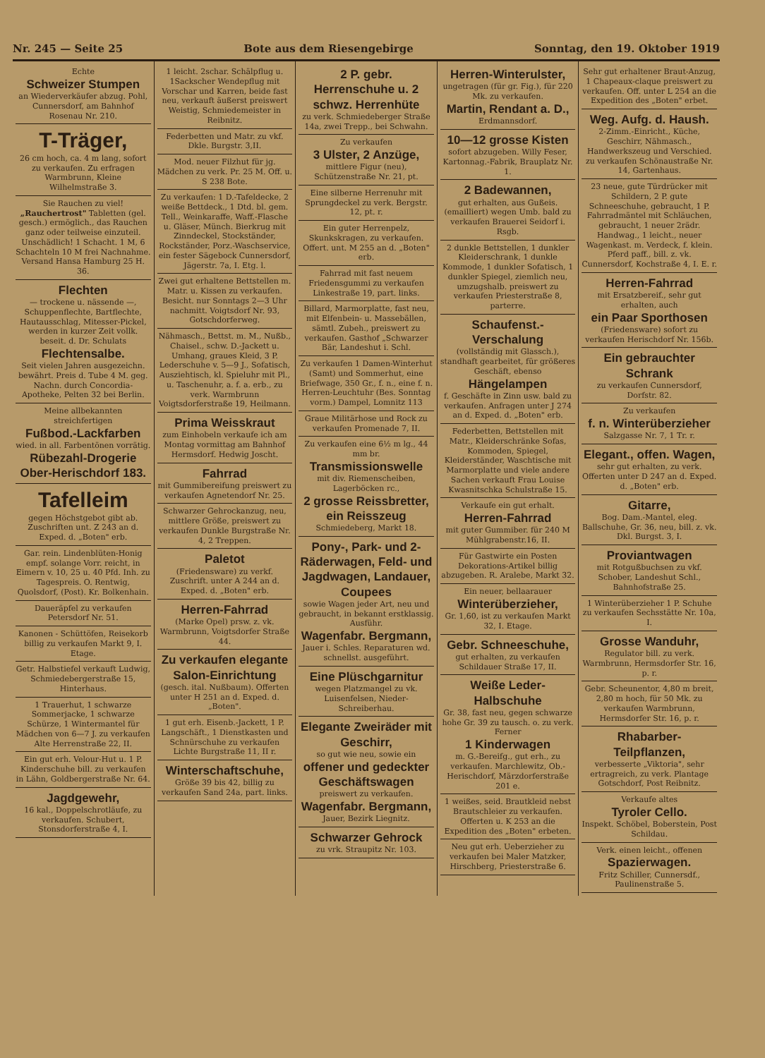Nr. 245 — Seite 25 Bote aus dem Riesengebirge Sonntag, den 19. Oktober 1919
Echte
Schweizer Stumpen
an Wiederverkäufer abzug. Pohl, Cunnersdorf, am Bahnhof Rosenau Nr. 210.
T-Träger,
26 cm hoch, ca. 4 m lang, sofort zu verkaufen. Zu erfragen Warmbrunn, Kleine Wilhelmstraße 3.
Sie Rauchen zu viel! „Rauchertrost" Tabletten (gel. gesch.) ermöglich., das Rauchen ganz oder teilweise einzuteil. Unschädlich! 1 Schacht. 1 M, 6 Schachteln 10 M frei Nachnahme. Versand Hansa Hamburg 25 H. 36.
Flechten
— trockene u. nässende —, Schuppenflechte, Bartflechte, Hautausschlag, Mitesser-Pickel, werden in kurzer Zeit vollk. beseit. d. Dr. Schulats
Flechtensalbe.
Seit vielen Jahren ausgezeichn. bewährt. Preis d. Tube 4 M. geg. Nachn. durch Concordia-Apotheke, Pelten 32 bei Berlin.
Meine allbekannten streichfertigen
Fußbod.-Lackfarben
wied. in all. Farbentönen vorrätig.
Rübezahl-Drogerie Ober-Herischdorf 183.
Tafelleim
gegen Höchstgebot gibt ab. Zuschriften unt. Z 243 an d. Exped. d. „Boten" erb.
Gar. rein. Lindenblüten-Honig empf. solange Vorr. reicht, in Eimern v. 10, 25 u. 40 Pfd. Inh. zu Tagespreis. O. Rentwig, Quolsdorf, (Post). Kr. Bolkenhain.
Daueräpfel zu verkaufen Petersdorf Nr. 51.
Kanonen - Schüttöfen, Reisekorb billig zu verkaufen Markt 9, I. Etage.
Getr. Halbstiefel verkauft Ludwig, Schmiedebergerstraße 15, Hinterhaus.
1 Trauerhut, 1 schwarze Sommerjacke, 1 schwarze Schürze, 1 Wintermantel für Mädchen von 6—7 J. zu verkaufen Alte Herrenstraße 22, II.
Ein gut erh. Velour-Hut u. 1 P. Kinderschuhe bill. zu verkaufen in Lähn, Goldbergerstraße Nr. 64.
Jagdgewehr,
16 kal., Doppelschrotläufe, zu verkaufen. Schubert, Stonsdorferstraße 4, I.
1 leicht. 2schar. Schälpflug u. 1Sackscher Wendepflug mit Vorschar und Karren, beide fast neu, verkauft äußerst preiswert Weistig, Schmiedemeister in Reibnitz.
Federbetten und Matr. zu vkf. Dkle. Burgstr. 3,II.
Mod. neuer Filzhut für jg. Mädchen zu verk. Pr. 25 M. Off. u. S 238 Bote.
Zu verkaufen: 1 D.-Tafeldecke, 2 weiße Bettdeck., 1 Dtd. bl. gem. Tell., Weinkaraffe, Waff.-Flasche u. Gläser, Münch. Bierkrug mit Zinndeckel, Stockständer, Rockständer, Porz.-Waschservice, ein fester Sägebock Cunnersdorf, Jägerstr. 7a, I. Etg. l.
Zwei gut erhaltene Bettstellen m. Matr. u. Kissen zu verkaufen. Besicht. nur Sonntags 2—3 Uhr nachmitt. Voigtsdorf Nr. 93, Gotschdorferweg.
Nähmasch., Bettst. m. M., Nußb., Chaisel., schw. D.-Jackett u. Umhang, graues Kleid, 3 P. Lederschuhe v. 5—9 J., Sofatisch, Ausziehtisch, kl. Spieluhr mit Pl., u. Taschenuhr, a. f. a. erb., zu verk. Warmbrunn Voigtsdorferstraße 19, Heilmann.
Prima Weisskraut
zum Einhobeln verkaufe ich am Montag vormittag am Bahnhof Hermsdorf. Hedwig Joscht.
Fahrrad
mit Gummibereifung preiswert zu verkaufen Agnetendorf Nr. 25.
Schwarzer Gehrockanzug, neu, mittlere Größe, preiswert zu verkaufen Dunkle Burgstraße Nr. 4, 2 Treppen.
Paletot
(Friedensware) zu verkf. Zuschrift. unter A 244 an d. Exped. d. „Boten" erb.
Herren-Fahrrad
(Marke Opel) prsw. z. vk. Warmbrunn, Voigtsdorfer Straße 44.
Zu verkaufen elegante Salon-Einrichtung
(gesch. ital. Nußbaum). Offerten unter H 251 an d. Exped. d. „Boten".
1 gut erh. Eisenb.-Jackett, 1 P. Langschäft., 1 Dienstkasten und Schnürschuhe zu verkaufen Lichte Burgstraße 11, II r.
Winterschaftschuhe,
Größe 39 bis 42, billig zu verkaufen Sand 24a, part. links.
2 P. gebr. Herrenschuhe u. 2 schwz. Herrenhüte
zu verk. Schmiedeberger Straße 14a, zwei Trepp., bei Schwahn.
Zu verkaufen
3 Ulster, 2 Anzüge,
mittlere Figur (neu), Schützenstraße Nr. 21, pt.
Eine silberne Herrenuhr mit Sprungdeckel zu verk. Bergstr. 12, pt. r.
Ein guter Herrenpelz, Skunkskragen, zu verkaufen. Offert. unt. M 255 an d. „Boten" erb.
Fahrrad mit fast neuem Friedensgummi zu verkaufen Linkestraße 19, part. links.
Billard, Marmorplatte, fast neu, mit Elfenbein- u. Massebällen, sämtl. Zubeh., preiswert zu verkaufen. Gasthof „Schwarzer Bär, Landeshut i. Schl.
Zu verkaufen 1 Damen-Winterhut (Samt) und Sommerhut, eine Briefwage, 350 Gr., f. n., eine f. n. Herren-Leuchtuhr (Bes. Sonntag vorm.) Dampel, Lomnitz 113
Graue Militärhose und Rock zu verkaufen Promenade 7, II.
Zu verkaufen eine 6½ m lg., 44 mm br.
Transmissionswelle
mit div. Riemenscheiben, Lagerböcken rc.,
2 grosse Reissbretter, ein Reisszeug
Schmiedeberg, Markt 18.
Pony-, Park- und 2-Räderwagen, Feld- und Jagdwagen, Landauer, Coupees
sowie Wagen jeder Art, neu und gebraucht, in bekannt erstklassig. Ausführ.
Wagenfabr. Bergmann,
Jauer i. Schles. Reparaturen wd. schnellst. ausgeführt.
Eine Plüschgarnitur
wegen Platzmangel zu vk. Luisenfelsen, Nieder-Schreiberhau.
Elegante Zweiräder mit Geschirr,
so gut wie neu, sowie ein
offener und gedeckter Geschäftswagen
preiswert zu verkaufen.
Wagenfabr. Bergmann,
Jauer, Bezirk Liegnitz.
Schwarzer Gehrock
zu vrk. Straupitz Nr. 103.
Herren-Winterulster,
ungetragen (für gr. Fig.), für 220 Mk. zu verkaufen.
Martin, Rendant a. D.,
Erdmannsdorf.
10—12 grosse Kisten
sofort abzugeben. Willy Feser, Kartonnag.-Fabrik, Brauplatz Nr. 1.
2 Badewannen,
gut erhalten, aus Gußeis. (emailliert) wegen Umb. bald zu verkaufen Brauerei Seidorf i. Rsgb.
2 dunkle Bettstellen, 1 dunkler Kleiderschrank, 1 dunkle Kommode, 1 dunkler Sofatisch, 1 dunkler Spiegel, ziemlich neu, umzugshalb. preiswert zu verkaufen Priesterstraße 8, parterre.
Schaufenst.-Verschalung
(vollständig mit Glassch.), standhaft gearbeitet, für größeres Geschäft, ebenso
Hängelampen
f. Geschäfte in Zinn usw. bald zu verkaufen. Anfragen unter J 274 an d. Exped. d. „Boten" erb.
Federbetten, Bettstellen mit Matr., Kleiderschränke Sofas, Kommoden, Spiegel, Kleiderständer, Waschtische mit Marmorplatte und viele andere Sachen verkauft Frau Louise Kwasnitschka Schulstraße 15.
Verkaufe ein gut erhalt.
Herren-Fahrrad
mit guter Gummiber. für 240 M Mühlgrabenstr.16, II.
Für Gastwirte ein Posten Dekorations-Artikel billig abzugeben. R. Aralebe, Markt 32.
Ein neuer, bellaarauer
Winterüberzieher,
Gr. 1,60, ist zu verkaufen Markt 32, I. Etage.
Gebr. Schneeschuhe,
gut erhalten, zu verkaufen Schildauer Straße 17, II.
Weiße Leder-Halbschuhe
Gr. 38, fast neu, gegen schwarze hohe Gr. 39 zu tausch. o. zu verk. Ferner
1 Kinderwagen
m. G.-Bereifg., gut erh., zu verkaufen. Marchlewitz, Ob.-Herischdorf, Märzdorferstraße 201 e.
1 weißes, seid. Brautkleid nebst Brautschleier zu verkaufen. Offerten u. K 253 an die Expedition des „Boten" erbeten.
Neu gut erh. Ueberzieher zu verkaufen bei Maler Matzker, Hirschberg, Priesterstraße 6.
Sehr gut erhaltener Braut-Anzug, 1 Chapeaux-claque preiswert zu verkaufen. Off. unter L 254 an die Expedition des „Boten" erbet.
Weg. Aufg. d. Haush.
2-Zimm.-Einricht., Küche, Geschirr, Nähmasch., Handwerkszeug und Verschied. zu verkaufen Schönaustraße Nr. 14, Gartenhaus.
23 neue, gute Türdrücker mit Schildern, 2 P. gute Schneeschuhe, gebraucht, 1 P. Fahrradmäntel mit Schläuchen, gebraucht, 1 neuer 2rädr. Handwag., 1 leicht., neuer Wagenkast. m. Verdeck, f. klein. Pferd paff., bill. z. vk. Cunnersdorf, Kochstraße 4, I. E. r.
Herren-Fahrrad
mit Ersatzbereif., sehr gut erhalten, auch
ein Paar Sporthosen
(Friedensware) sofort zu verkaufen Herischdorf Nr. 156b.
Ein gebrauchter Schrank
zu verkaufen Cunnersdorf, Dorfstr. 82.
Zu verkaufen
f. n. Winterüberzieher
Salzgasse Nr. 7, 1 Tr. r.
Elegant., offen. Wagen,
sehr gut erhalten, zu verk. Offerten unter D 247 an d. Exped. d. „Boten" erb.
Gitarre,
Bog. Dam.-Mantel, eleg. Ballschuhe, Gr. 36, neu, bill. z. vk. Dkl. Burgst. 3, I.
Proviantwagen
mit Rotgußbuchsen zu vkf. Schober, Landeshut Schl., Bahnhofstraße 25.
1 Winterüberzieher 1 P. Schuhe zu verkaufen Sechsstätte Nr. 10a, I.
Grosse Wanduhr,
Regulator bill. zu verk. Warmbrunn, Hermsdorfer Str. 16, p. r.
Gebr. Scheunentor, 4,80 m breit, 2,80 m hoch, für 50 Mk. zu verkaufen Warmbrunn, Hermsdorfer Str. 16, p. r.
Rhabarber-Teilpflanzen,
verbesserte „Viktoria", sehr ertragreich, zu verk. Plantage Gotschdorf, Post Reibnitz.
Verkaufe altes
Tyroler Cello.
Inspekt. Schöbel, Boberstein, Post Schildau.
Verk. einen leicht., offenen
Spazierwagen.
Fritz Schiller, Cunnersdf., Paulinenstraße 5.